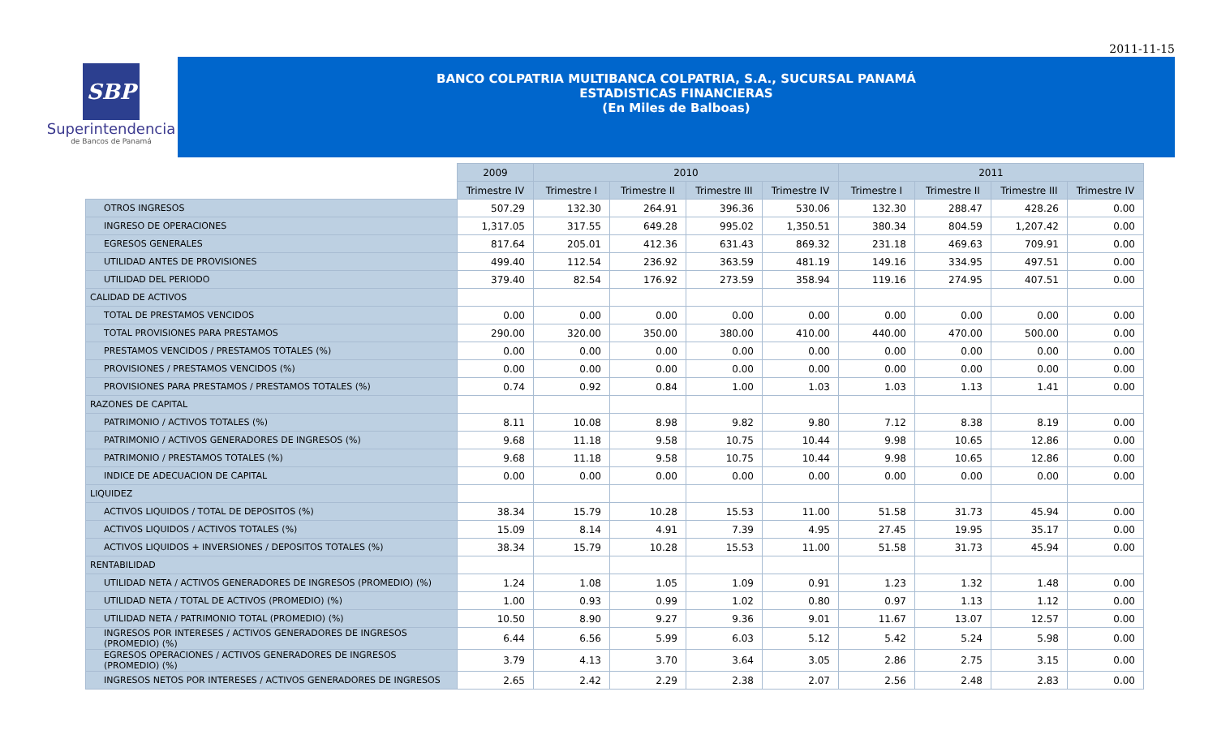2011-11-15
SBP
Superintendencia
de Bancos de Panamá
BANCO COLPATRIA MULTIBANCA COLPATRIA, S.A., SUCURSAL PANAMÁ
ESTADISTICAS FINANCIERAS
(En Miles de Balboas)
| | 2009 | 2010 | | | | 2011 | | | |
| --- | --- | --- | --- | --- | --- | --- | --- | --- | --- |
| | Trimestre IV | Trimestre I | Trimestre II | Trimestre III | Trimestre IV | Trimestre I | Trimestre II | Trimestre III | Trimestre IV |
| OTROS INGRESOS | 507.29 | 132.30 | 264.91 | 396.36 | 530.06 | 132.30 | 288.47 | 428.26 | 0.00 |
| INGRESO DE OPERACIONES | 1,317.05 | 317.55 | 649.28 | 995.02 | 1,350.51 | 380.34 | 804.59 | 1,207.42 | 0.00 |
| EGRESOS GENERALES | 817.64 | 205.01 | 412.36 | 631.43 | 869.32 | 231.18 | 469.63 | 709.91 | 0.00 |
| UTILIDAD ANTES DE PROVISIONES | 499.40 | 112.54 | 236.92 | 363.59 | 481.19 | 149.16 | 334.95 | 497.51 | 0.00 |
| UTILIDAD DEL PERIODO | 379.40 | 82.54 | 176.92 | 273.59 | 358.94 | 119.16 | 274.95 | 407.51 | 0.00 |
| CALIDAD DE ACTIVOS | | | | | | | | | |
| TOTAL DE PRESTAMOS VENCIDOS | 0.00 | 0.00 | 0.00 | 0.00 | 0.00 | 0.00 | 0.00 | 0.00 | 0.00 |
| TOTAL PROVISIONES PARA PRESTAMOS | 290.00 | 320.00 | 350.00 | 380.00 | 410.00 | 440.00 | 470.00 | 500.00 | 0.00 |
| PRESTAMOS VENCIDOS / PRESTAMOS TOTALES (%) | 0.00 | 0.00 | 0.00 | 0.00 | 0.00 | 0.00 | 0.00 | 0.00 | 0.00 |
| PROVISIONES / PRESTAMOS VENCIDOS (%) | 0.00 | 0.00 | 0.00 | 0.00 | 0.00 | 0.00 | 0.00 | 0.00 | 0.00 |
| PROVISIONES PARA PRESTAMOS / PRESTAMOS TOTALES (%) | 0.74 | 0.92 | 0.84 | 1.00 | 1.03 | 1.03 | 1.13 | 1.41 | 0.00 |
| RAZONES DE CAPITAL | | | | | | | | | |
| PATRIMONIO / ACTIVOS TOTALES (%) | 8.11 | 10.08 | 8.98 | 9.82 | 9.80 | 7.12 | 8.38 | 8.19 | 0.00 |
| PATRIMONIO / ACTIVOS GENERADORES DE INGRESOS (%) | 9.68 | 11.18 | 9.58 | 10.75 | 10.44 | 9.98 | 10.65 | 12.86 | 0.00 |
| PATRIMONIO / PRESTAMOS TOTALES (%) | 9.68 | 11.18 | 9.58 | 10.75 | 10.44 | 9.98 | 10.65 | 12.86 | 0.00 |
| INDICE DE ADECUACION DE CAPITAL | 0.00 | 0.00 | 0.00 | 0.00 | 0.00 | 0.00 | 0.00 | 0.00 | 0.00 |
| LIQUIDEZ | | | | | | | | | |
| ACTIVOS LIQUIDOS / TOTAL DE DEPOSITOS (%) | 38.34 | 15.79 | 10.28 | 15.53 | 11.00 | 51.58 | 31.73 | 45.94 | 0.00 |
| ACTIVOS LIQUIDOS / ACTIVOS TOTALES (%) | 15.09 | 8.14 | 4.91 | 7.39 | 4.95 | 27.45 | 19.95 | 35.17 | 0.00 |
| ACTIVOS LIQUIDOS + INVERSIONES / DEPOSITOS TOTALES (%) | 38.34 | 15.79 | 10.28 | 15.53 | 11.00 | 51.58 | 31.73 | 45.94 | 0.00 |
| RENTABILIDAD | | | | | | | | | |
| UTILIDAD NETA / ACTIVOS GENERADORES DE INGRESOS (PROMEDIO) (%) | 1.24 | 1.08 | 1.05 | 1.09 | 0.91 | 1.23 | 1.32 | 1.48 | 0.00 |
| UTILIDAD NETA / TOTAL DE ACTIVOS (PROMEDIO) (%) | 1.00 | 0.93 | 0.99 | 1.02 | 0.80 | 0.97 | 1.13 | 1.12 | 0.00 |
| UTILIDAD NETA / PATRIMONIO TOTAL (PROMEDIO) (%) | 10.50 | 8.90 | 9.27 | 9.36 | 9.01 | 11.67 | 13.07 | 12.57 | 0.00 |
| INGRESOS POR INTERESES / ACTIVOS GENERADORES DE INGRESOS (PROMEDIO) (%) | 6.44 | 6.56 | 5.99 | 6.03 | 5.12 | 5.42 | 5.24 | 5.98 | 0.00 |
| EGRESOS OPERACIONES / ACTIVOS GENERADORES DE INGRESOS (PROMEDIO) (%) | 3.79 | 4.13 | 3.70 | 3.64 | 3.05 | 2.86 | 2.75 | 3.15 | 0.00 |
| INGRESOS NETOS POR INTERESES / ACTIVOS GENERADORES DE INGRESOS | 2.65 | 2.42 | 2.29 | 2.38 | 2.07 | 2.56 | 2.48 | 2.83 | 0.00 |